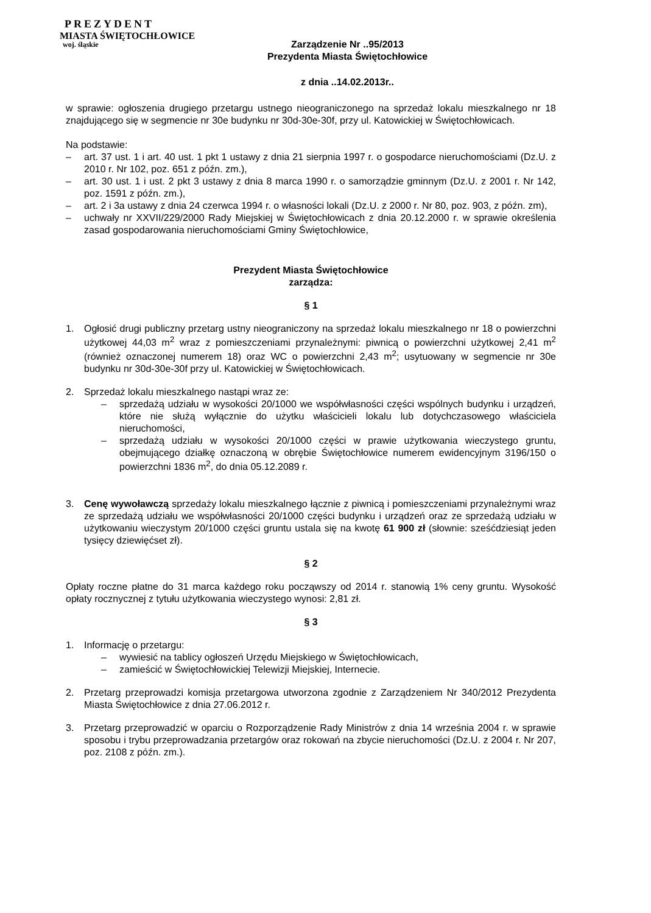PREZYDENT
MIASTA ŚWIĘTOCHŁOWICE
woj. śląskie
Zarządzenie Nr ..95/2013
Prezydenta Miasta Świętochłowice
z dnia ..14.02.2013r..
w sprawie: ogłoszenia drugiego przetargu ustnego nieograniczonego na sprzedaż lokalu mieszkalnego nr 18 znajdującego się w segmencie nr 30e budynku nr 30d-30e-30f, przy ul. Katowickiej w Świętochłowicach.
Na podstawie:
– art. 37 ust. 1 i art. 40 ust. 1 pkt 1 ustawy z dnia 21 sierpnia 1997 r. o gospodarce nieruchomościami (Dz.U. z 2010 r. Nr 102, poz. 651 z późn. zm.),
– art. 30 ust. 1 i ust. 2 pkt 3 ustawy z dnia 8 marca 1990 r. o samorządzie gminnym (Dz.U. z 2001 r. Nr 142, poz. 1591 z późn. zm.),
– art. 2 i 3a ustawy z dnia 24 czerwca 1994 r. o własności lokali (Dz.U. z 2000 r. Nr 80, poz. 903, z późn. zm),
– uchwały nr XXVII/229/2000 Rady Miejskiej w Świętochłowicach z dnia 20.12.2000 r. w sprawie określenia zasad gospodarowania nieruchomościami Gminy Świętochłowice,
Prezydent Miasta Świętochłowice
zarządza:
§ 1
1. Ogłosić drugi publiczny przetarg ustny nieograniczony na sprzedaż lokalu mieszkalnego nr 18 o powierzchni użytkowej 44,03 m<sup>2</sup> wraz z pomieszczeniami przynależnymi: piwnicą o powierzchni użytkowej 2,41 m<sup>2</sup> (również oznaczonej numerem 18) oraz WC o powierzchni 2,43 m<sup>2</sup>; usytuowany w segmencie nr 30e budynku nr 30d-30e-30f przy ul. Katowickiej w Świętochłowicach.
2. Sprzedaż lokalu mieszkalnego nastąpi wraz ze:
– sprzedażą udziału w wysokości 20/1000 we współwłasności części wspólnych budynku i urządzeń, które nie służą wyłącznie do użytku właścicieli lokalu lub dotychczasowego właściciela nieruchomości,
– sprzedażą udziału w wysokości 20/1000 części w prawie użytkowania wieczystego gruntu, obejmującego działkę oznaczoną w obrębie Świętochłowice numerem ewidencyjnym 3196/150 o powierzchni 1836 m<sup>2</sup>, do dnia 05.12.2089 r.
3. Cenę wywoławczą sprzedaży lokalu mieszkalnego łącznie z piwnicą i pomieszczeniami przynależnymi wraz ze sprzedażą udziału we współwłasności 20/1000 części budynku i urządzeń oraz ze sprzedażą udziału w użytkowaniu wieczystym 20/1000 części gruntu ustala się na kwotę 61 900 zł (słownie: sześćdziesiąt jeden tysięcy dziewięćset zł).
§ 2
Opłaty roczne płatne do 31 marca każdego roku począwszy od 2014 r. stanowią 1% ceny gruntu. Wysokość opłaty rocznycznej z tytułu użytkowania wieczystego wynosi: 2,81 zł.
§ 3
1. Informację o przetargu:
– wywiesić na tablicy ogłoszeń Urzędu Miejskiego w Świętochłowicach,
– zamieścić w Świętochłowickiej Telewizji Miejskiej, Internecie.
2. Przetarg przeprowadzi komisja przetargowa utworzona zgodnie z Zarządzeniem Nr 340/2012 Prezydenta Miasta Świętochłowice z dnia 27.06.2012 r.
3. Przetarg przeprowadzić w oparciu o Rozporządzenie Rady Ministrów z dnia 14 września 2004 r. w sprawie sposobu i trybu przeprowadzania przetargów oraz rokowań na zbycie nieruchomości (Dz.U. z 2004 r. Nr 207, poz. 2108 z późn. zm.).